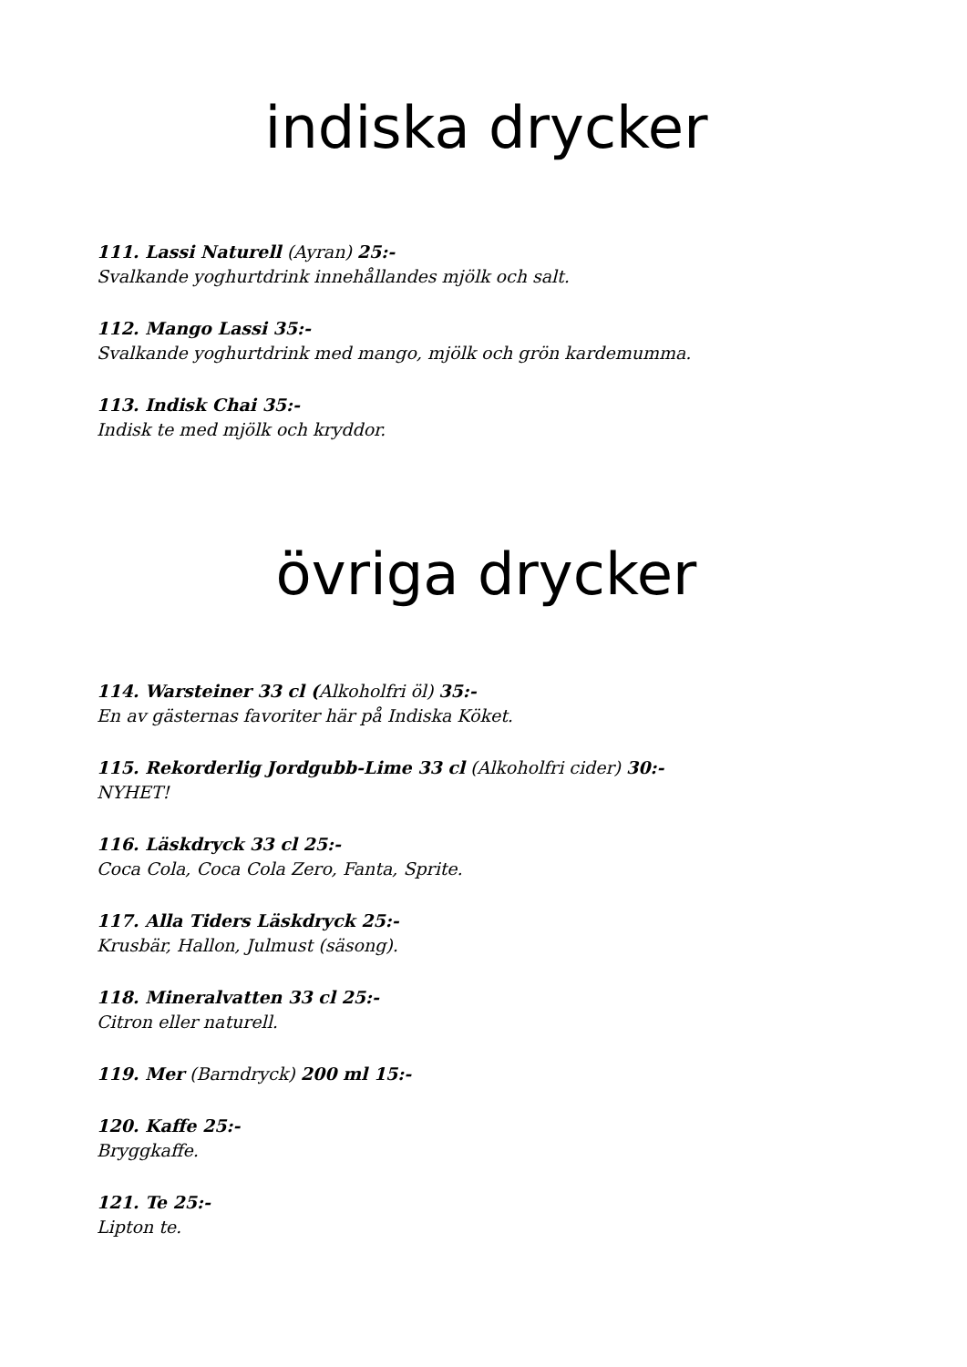indiska drycker
111. Lassi Naturell (Ayran) 25:-
Svalkande yoghurtdrink innehållandes mjölk och salt.
112. Mango Lassi 35:-
Svalkande yoghurtdrink med mango, mjölk och grön kardemumma.
113. Indisk Chai 35:-
Indisk te med mjölk och kryddor.
övriga drycker
114. Warsteiner 33 cl (Alkoholfri öl) 35:-
En av gästernas favoriter här på Indiska Köket.
115. Rekorderlig Jordgubb-Lime 33 cl (Alkoholfri cider) 30:-
NYHET!
116. Läskdryck 33 cl 25:-
Coca Cola, Coca Cola Zero, Fanta, Sprite.
117. Alla Tiders Läskdryck 25:-
Krusbär, Hallon, Julmust (säsong).
118. Mineralvatten 33 cl 25:-
Citron eller naturell.
119. Mer (Barndryck) 200 ml 15:-
120. Kaffe 25:-
Bryggkaffe.
121. Te 25:-
Lipton te.